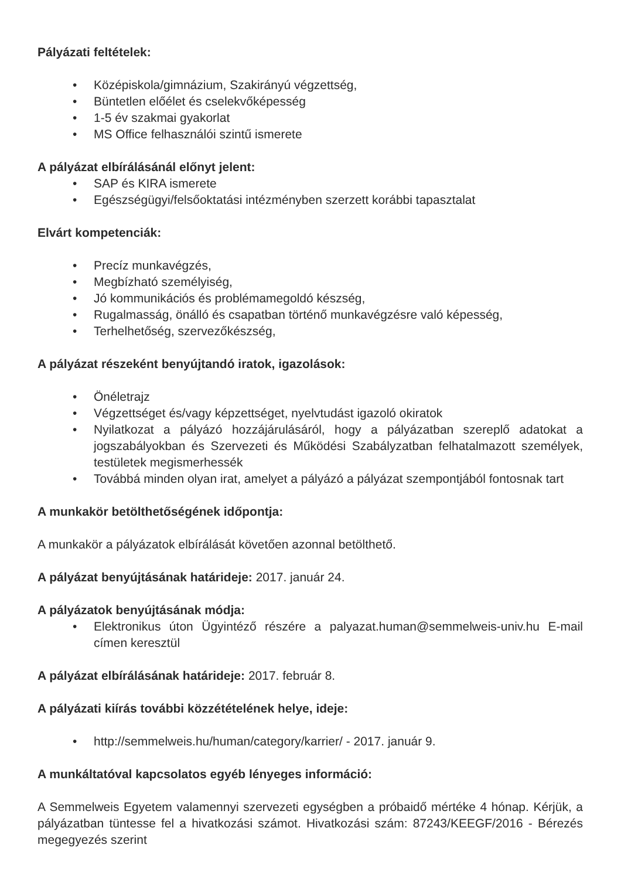Pályázati feltételek:
• Középiskola/gimnázium, Szakirányú végzettség,
• Büntetlen előélet és cselekvőképesség
• 1-5 év szakmai gyakorlat
• MS Office felhasználói szintű ismerete
A pályázat elbírálásánál előnyt jelent:
• SAP és KIRA ismerete
• Egészségügyi/felsőoktatási intézményben szerzett korábbi tapasztalat
Elvárt kompetenciák:
• Precíz munkavégzés,
• Megbízható személyiség,
• Jó kommunikációs és problémamegoldó készség,
• Rugalmasság, önálló és csapatban történő munkavégzésre való képesség,
• Terhelhetőség, szervezőkészség,
A pályázat részeként benyújtandó iratok, igazolások:
• Önéletrajz
• Végzettséget és/vagy képzettséget, nyelvtudást igazoló okiratok
• Nyilatkozat a pályázó hozzájárulásáról, hogy a pályázatban szereplő adatokat a jogszabályokban és Szervezeti és Működési Szabályzatban felhatalmazott személyek, testületek megismerhessék
• Továbbá minden olyan irat, amelyet a pályázó a pályázat szempontjából fontosnak tart
A munkakör betölthetőségének időpontja:
A munkakör a pályázatok elbírálását követően azonnal betölthető.
A pályázat benyújtásának határideje: 2017. január 24.
A pályázatok benyújtásának módja:
• Elektronikus úton Ügyintéző részére a palyazat.human@semmelweis-univ.hu E-mail címen keresztül
A pályázat elbírálásának határideje: 2017. február 8.
A pályázati kiírás további közzétételének helye, ideje:
• http://semmelweis.hu/human/category/karrier/ - 2017. január 9.
A munkáltatóval kapcsolatos egyéb lényeges információ:
A Semmelweis Egyetem valamennyi szervezeti egységben a próbaidő mértéke 4 hónap. Kérjük, a pályázatban tüntesse fel a hivatkozási számot. Hivatkozási szám: 87243/KEEGF/2016 - Bérezés megegyezés szerint